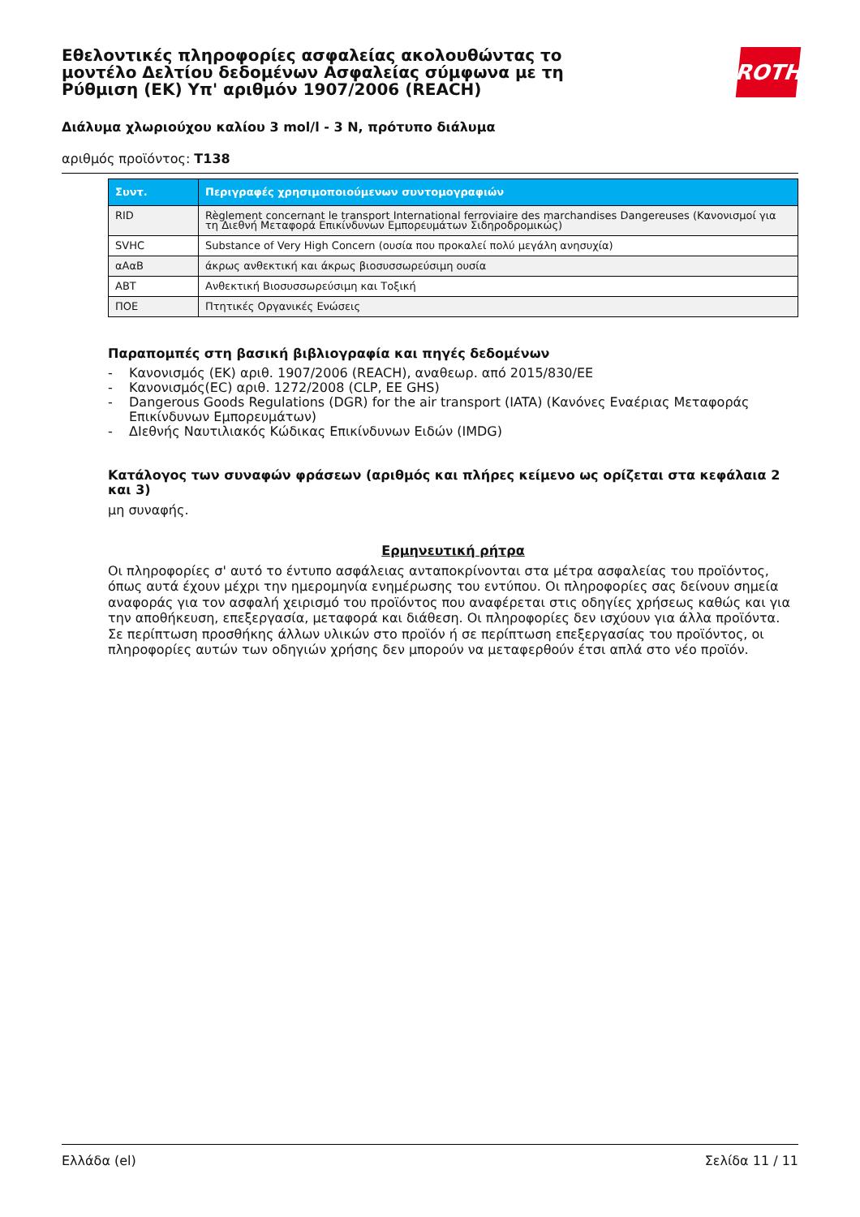Εθελοντικές πληροφορίες ασφαλείας ακολουθώντας το μοντέλο Δελτίου δεδομένων Ασφαλείας σύμφωνα με τη Ρύθμιση (ΕΚ) Υπ' αριθμόν 1907/2006 (REACH)
ROTH
Διάλυμα χλωριούχου καλίου 3 mol/l - 3 N, πρότυπο διάλυμα
αριθμός προϊόντος: T138
| Συντ. | Περιγραφές χρησιμοποιούμενων συντομογραφιών |
| --- | --- |
| RID | Règlement concernant le transport International ferroviaire des marchandises Dangereuses (Κανονισμοί για τη Διεθνή Μεταφορά Επικίνδυνων Εμπορευμάτων Σιδηροδρομικώς) |
| SVHC | Substance of Very High Concern (ουσία που προκαλεί πολύ μεγάλη ανησυχία) |
| αΑαΒ | άκρως ανθεκτική και άκρως βιοσυσσωρεύσιμη ουσία |
| ΑΒΤ | Ανθεκτική Βιοσυσσωρεύσιμη και Τοξική |
| ΠΟΕ | Πτητικές Οργανικές Ενώσεις |
Παραπομπές στη βασική βιβλιογραφία και πηγές δεδομένων
- Κανονισμός (ΕΚ) αριθ. 1907/2006 (REACH), αναθεωρ. από 2015/830/ΕΕ
- Κανονισμός(EC) αριθ. 1272/2008 (CLP, EE GHS)
- Dangerous Goods Regulations (DGR) for the air transport (IATA) (Κανόνες Εναέριας Μεταφοράς Επικίνδυνων Εμπορευμάτων)
- ΔΙεθνής Ναυτιλιακός Κώδικας Επικίνδυνων Ειδών (IMDG)
Κατάλογος των συναφών φράσεων (αριθμός και πλήρες κείμενο ως ορίζεται στα κεφάλαια 2 και 3)
μη συναφής.
Ερμηνευτική ρήτρα
Οι πληροφορίες σ' αυτό το έντυπο ασφάλειας ανταποκρίνονται στα μέτρα ασφαλείας του προϊόντος, όπως αυτά έχουν μέχρι την ημερομηνία ενημέρωσης του εντύπου. Οι πληροφορίες σας δείνουν σημεία αναφοράς για τον ασφαλή χειρισμό του προϊόντος που αναφέρεται στις οδηγίες χρήσεως καθώς και για την αποθήκευση, επεξεργασία, μεταφορά και διάθεση. Οι πληροφορίες δεν ισχύουν για άλλα προϊόντα. Σε περίπτωση προσθήκης άλλων υλικών στο προϊόν ή σε περίπτωση επεξεργασίας του προϊόντος, οι πληροφορίες αυτών των οδηγιών χρήσης δεν μπορούν να μεταφερθούν έτσι απλά στο νέο προϊόν.
Ελλάδα (el) Σελίδα 11 / 11